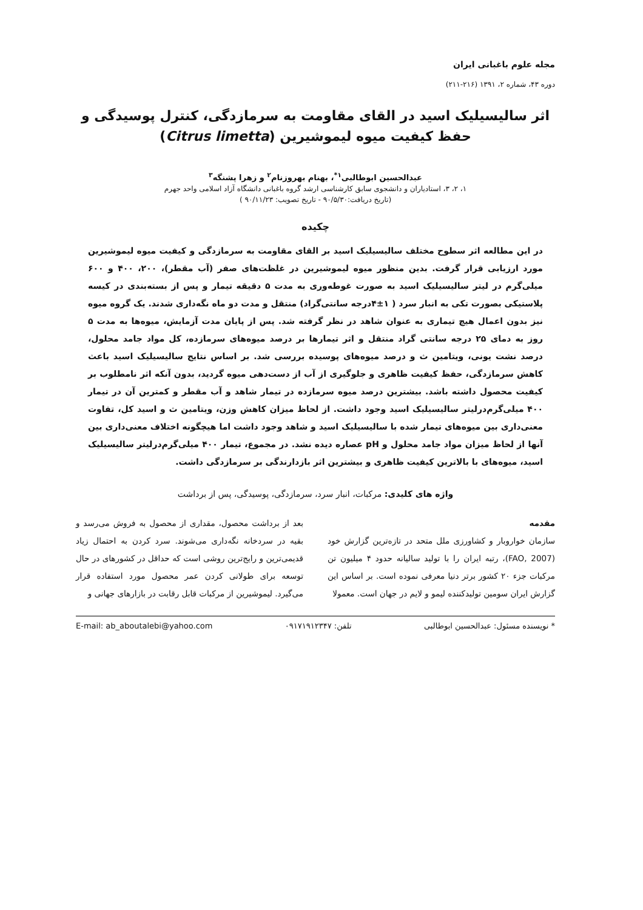مجله علوم باغبانی ایران
دوره ۴۳، شماره ۲، ۱۳۹۱ (۲۱۶-۲۱۱)
اثر سالیسیلیک اسید در القای مقاومت به سرمازدگی، کنترل پوسیدگی و
حفظ کیفیت میوه لیموشیرین (Citrus limetta)
عبدالحسین ابوطالبی<sup>۱*</sup>، بهنام بهروزنام<sup>۲</sup> و زهرا پشنگه<sup>۳</sup>
۱، ۲، ۳، استادیاران و دانشجوی سابق کارشناسی ارشد گروه باغبانی دانشگاه آزاد اسلامی واحد جهرم
(تاریخ دریافت:۹۰/۵/۳۰ - تاریخ تصویب: ۹۰/۱۱/۲۳ )
چکیده
در این مطالعه اثر سطوح مختلف سالیسیلیک اسید بر القای مقاومت به سرمازدگی و کیفیت میوه لیموشیرین مورد ارزیابی قرار گرفت. بدین منظور میوه لیموشیرین در غلظت‌های صفر (آب مقطر)، ۲۰۰، ۴۰۰ و ۶۰۰ میلی‌گرم در لیتر سالیسیلیک اسید به صورت غوطه‌وری به مدت ۵ دقیقه تیمار و پس از بسته‌بندی در کیسه پلاستیکی بصورت تکی به انبار سرد ( ۱±۴درجه سانتی‌گراد) منتقل و مدت دو ماه نگه‌داری شدند. یک گروه میوه نیز بدون اعمال هیچ تیماری به عنوان شاهد در نظر گرفته شد. پس از پایان مدت آزمایش، میوه‌ها به مدت ۵ روز به دمای ۲۵ درجه سانتی گراد منتقل و اثر تیمارها بر درصد میوه‌های سرمازده، کل مواد جامد محلول، درصد نشت یونی، ویتامین ث و درصد میوه‌های پوسیده بررسی شد. بر اساس نتایج سالیسیلیک اسید باعث کاهش سرمازدگی، حفظ کیفیت ظاهری و جلوگیری از آب از دست‌دهی میوه گردید، بدون آنکه اثر نامطلوب بر کیفیت محصول داشته باشد. بیشترین درصد میوه سرمازده در تیمار شاهد و آب مقطر و کمترین آن در تیمار ۴۰۰ میلی‌گرم‌درلیتر سالیسیلیک اسید وجود داشت. از لحاظ میزان کاهش وزن، ویتامین ث و اسید کل، تفاوت معنی‌داری بین میوه‌های تیمار شده با سالیسیلیک اسید و شاهد وجود داشت اما هیچگونه اختلاف معنی‌داری بین آنها از لحاظ میزان مواد جامد محلول و pH عصاره دیده نشد. در مجموع، تیمار ۴۰۰ میلی‌گرم‌درلیتر سالیسیلیک اسید، میوه‌های با بالاترین کیفیت ظاهری و بیشترین اثر بازدارندگی بر سرمازدگی داشت.
واژه های کلیدی: مرکبات، انبار سرد، سرمازدگی، پوسیدگی، پس از برداشت
مقدمه
سازمان خواروبار و کشاورزی ملل متحد در تازه‌ترین گزارش خود (FAO, 2007)، رتبه ایران را با تولید سالیانه حدود ۴ میلیون تن مرکبات جزء ۲۰ کشور برتر دنیا معرفی نموده است. بر اساس این گزارش ایران سومین تولیدکننده لیمو و لایم در جهان است. معمولا
بعد از برداشت محصول، مقداری از محصول به فروش می‌رسد و بقیه در سردخانه نگه‌داری می‌شوند. سرد کردن به احتمال زیاد قدیمی‌ترین و رایج‌ترین روشی است که حداقل در کشورهای در حال توسعه برای طولانی کردن عمر محصول مورد استفاده قرار می‌گیرد. لیموشیرین از مرکبات قابل رقابت در بازارهای جهانی و
* نویسنده مسئول: عبدالحسین ابوطالبی تلفن: ۰۹۱۷۱۹۱۲۳۴۷ E-mail: ab_aboutalebi@yahoo.com